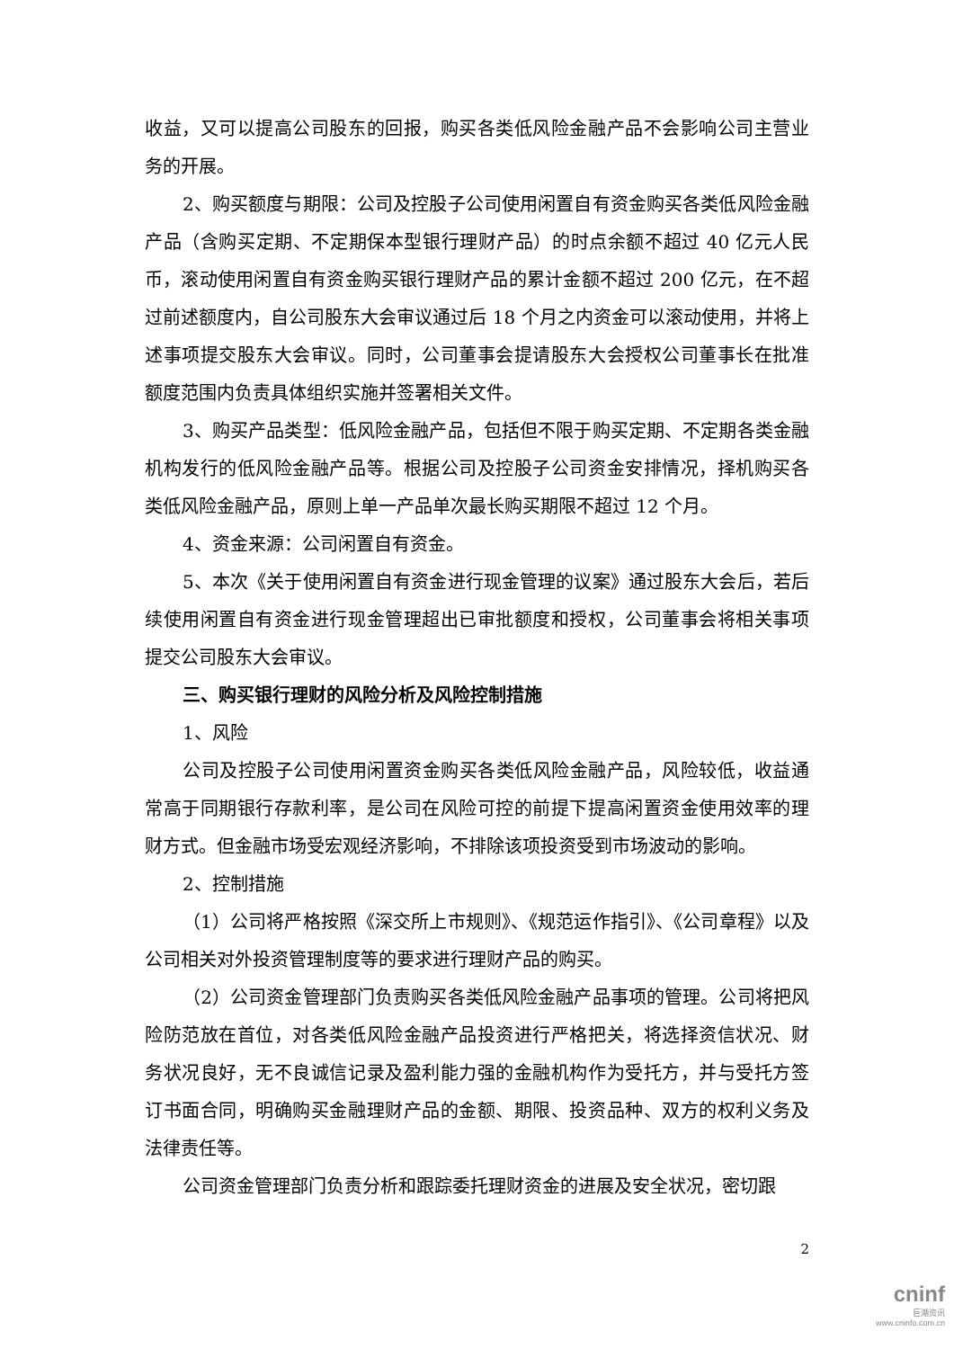收益，又可以提高公司股东的回报，购买各类低风险金融产品不会影响公司主营业务的开展。
2、购买额度与期限：公司及控股子公司使用闲置自有资金购买各类低风险金融产品（含购买定期、不定期保本型银行理财产品）的时点余额不超过 40 亿元人民币，滚动使用闲置自有资金购买银行理财产品的累计金额不超过 200 亿元，在不超过前述额度内，自公司股东大会审议通过后 18 个月之内资金可以滚动使用，并将上述事项提交股东大会审议。同时，公司董事会提请股东大会授权公司董事长在批准额度范围内负责具体组织实施并签署相关文件。
3、购买产品类型：低风险金融产品，包括但不限于购买定期、不定期各类金融机构发行的低风险金融产品等。根据公司及控股子公司资金安排情况，择机购买各类低风险金融产品，原则上单一产品单次最长购买期限不超过 12 个月。
4、资金来源：公司闲置自有资金。
5、本次《关于使用闲置自有资金进行现金管理的议案》通过股东大会后，若后续使用闲置自有资金进行现金管理超出已审批额度和授权，公司董事会将相关事项提交公司股东大会审议。
三、购买银行理财的风险分析及风险控制措施
1、风险
公司及控股子公司使用闲置资金购买各类低风险金融产品，风险较低，收益通常高于同期银行存款利率，是公司在风险可控的前提下提高闲置资金使用效率的理财方式。但金融市场受宏观经济影响，不排除该项投资受到市场波动的影响。
2、控制措施
（1）公司将严格按照《深交所上市规则》、《规范运作指引》、《公司章程》以及公司相关对外投资管理制度等的要求进行理财产品的购买。
（2）公司资金管理部门负责购买各类低风险金融产品事项的管理。公司将把风险防范放在首位，对各类低风险金融产品投资进行严格把关，将选择资信状况、财务状况良好，无不良诚信记录及盈利能力强的金融机构作为受托方，并与受托方签订书面合同，明确购买金融理财产品的金额、期限、投资品种、双方的权利义务及法律责任等。
公司资金管理部门负责分析和跟踪委托理财资金的进展及安全状况，密切跟
2
cninf
巨潮资讯
www.cninfo.com.cn